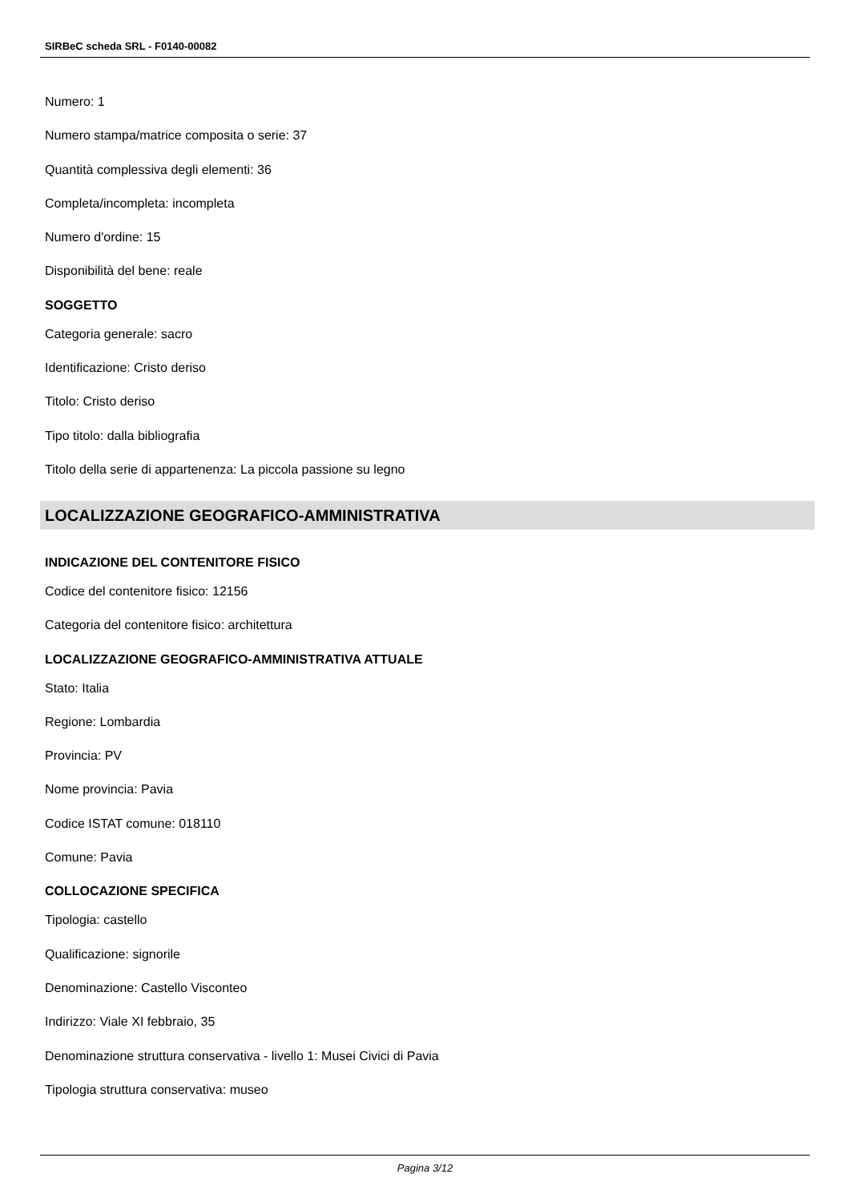SIRBeC scheda SRL - F0140-00082
Numero: 1
Numero stampa/matrice composita o serie: 37
Quantità complessiva degli elementi: 36
Completa/incompleta: incompleta
Numero d'ordine: 15
Disponibilità del bene: reale
SOGGETTO
Categoria generale: sacro
Identificazione: Cristo deriso
Titolo: Cristo deriso
Tipo titolo: dalla bibliografia
Titolo della serie di appartenenza: La piccola passione su legno
LOCALIZZAZIONE GEOGRAFICO-AMMINISTRATIVA
INDICAZIONE DEL CONTENITORE FISICO
Codice del contenitore fisico: 12156
Categoria del contenitore fisico: architettura
LOCALIZZAZIONE GEOGRAFICO-AMMINISTRATIVA ATTUALE
Stato: Italia
Regione: Lombardia
Provincia: PV
Nome provincia: Pavia
Codice ISTAT comune: 018110
Comune: Pavia
COLLOCAZIONE SPECIFICA
Tipologia: castello
Qualificazione: signorile
Denominazione: Castello Visconteo
Indirizzo: Viale XI febbraio, 35
Denominazione struttura conservativa - livello 1: Musei Civici di Pavia
Tipologia struttura conservativa: museo
Pagina 3/12